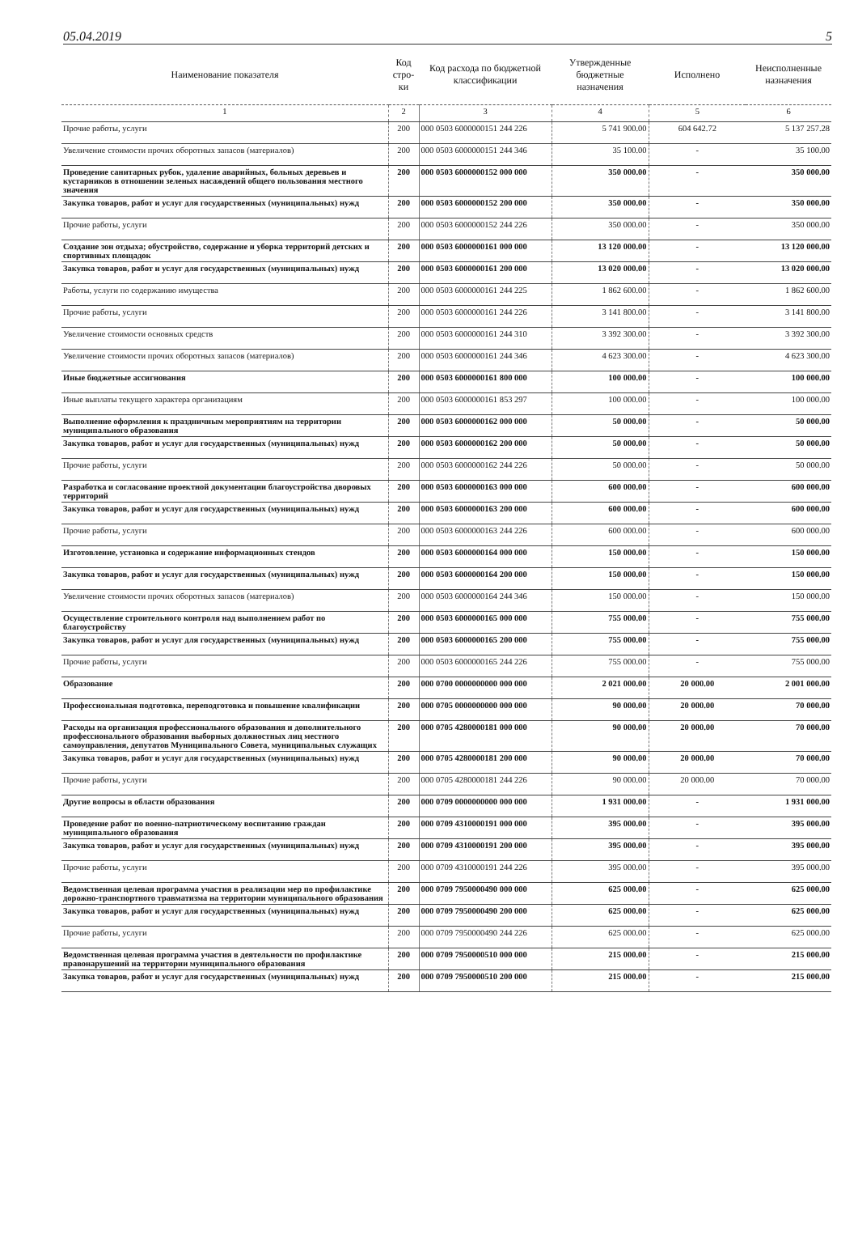05.04.2019 5
| Наименование показателя | Код стро-ки | Код расхода по бюджетной классификации | Утвержденные бюджетные назначения | Исполнено | Неисполненные назначения |
| --- | --- | --- | --- | --- | --- |
| 1 | 2 | 3 | 4 | 5 | 6 |
| Прочие работы, услуги | 200 | 000 0503 6000000151 244 226 | 5 741 900.00 | 604 642.72 | 5 137 257.28 |
| Увеличение стоимости прочих оборотных запасов (материалов) | 200 | 000 0503 6000000151 244 346 | 35 100.00 | - | 35 100.00 |
| Проведение санитарных рубок, удаление аварийных, больных деревьев и кустарников в отношении зеленых насаждений общего пользования местного значения | 200 | 000 0503 6000000152 000 000 | 350 000.00 | - | 350 000.00 |
| Закупка товаров, работ и услуг для государственных (муниципальных) нужд | 200 | 000 0503 6000000152 200 000 | 350 000.00 | - | 350 000.00 |
| Прочие работы, услуги | 200 | 000 0503 6000000152 244 226 | 350 000.00 | - | 350 000.00 |
| Создание зон отдыха; обустройство, содержание и уборка территорий детских и спортивных площадок | 200 | 000 0503 6000000161 000 000 | 13 120 000.00 | - | 13 120 000.00 |
| Закупка товаров, работ и услуг для государственных (муниципальных) нужд | 200 | 000 0503 6000000161 200 000 | 13 020 000.00 | - | 13 020 000.00 |
| Работы, услуги по содержанию имущества | 200 | 000 0503 6000000161 244 225 | 1 862 600.00 | - | 1 862 600.00 |
| Прочие работы, услуги | 200 | 000 0503 6000000161 244 226 | 3 141 800.00 | - | 3 141 800.00 |
| Увеличение стоимости основных средств | 200 | 000 0503 6000000161 244 310 | 3 392 300.00 | - | 3 392 300.00 |
| Увеличение стоимости прочих оборотных запасов (материалов) | 200 | 000 0503 6000000161 244 346 | 4 623 300.00 | - | 4 623 300.00 |
| Иные бюджетные ассигнования | 200 | 000 0503 6000000161 800 000 | 100 000.00 | - | 100 000.00 |
| Иные выплаты текущего характера организациям | 200 | 000 0503 6000000161 853 297 | 100 000.00 | - | 100 000.00 |
| Выполнение оформления к праздничным мероприятиям на территории муниципального образования | 200 | 000 0503 6000000162 000 000 | 50 000.00 | - | 50 000.00 |
| Закупка товаров, работ и услуг для государственных (муниципальных) нужд | 200 | 000 0503 6000000162 200 000 | 50 000.00 | - | 50 000.00 |
| Прочие работы, услуги | 200 | 000 0503 6000000162 244 226 | 50 000.00 | - | 50 000.00 |
| Разработка и согласование проектной документации благоустройства дворовых территорий | 200 | 000 0503 6000000163 000 000 | 600 000.00 | - | 600 000.00 |
| Закупка товаров, работ и услуг для государственных (муниципальных) нужд | 200 | 000 0503 6000000163 200 000 | 600 000.00 | - | 600 000.00 |
| Прочие работы, услуги | 200 | 000 0503 6000000163 244 226 | 600 000.00 | - | 600 000.00 |
| Изготовление, установка и содержание информационных стендов | 200 | 000 0503 6000000164 000 000 | 150 000.00 | - | 150 000.00 |
| Закупка товаров, работ и услуг для государственных (муниципальных) нужд | 200 | 000 0503 6000000164 200 000 | 150 000.00 | - | 150 000.00 |
| Увеличение стоимости прочих оборотных запасов (материалов) | 200 | 000 0503 6000000164 244 346 | 150 000.00 | - | 150 000.00 |
| Осуществление строительного контроля над выполнением работ по благоустройству | 200 | 000 0503 6000000165 000 000 | 755 000.00 | - | 755 000.00 |
| Закупка товаров, работ и услуг для государственных (муниципальных) нужд | 200 | 000 0503 6000000165 200 000 | 755 000.00 | - | 755 000.00 |
| Прочие работы, услуги | 200 | 000 0503 6000000165 244 226 | 755 000.00 | - | 755 000.00 |
| Образование | 200 | 000 0700 0000000000 000 000 | 2 021 000.00 | 20 000.00 | 2 001 000.00 |
| Профессиональная подготовка, переподготовка и повышение квалификации | 200 | 000 0705 0000000000 000 000 | 90 000.00 | 20 000.00 | 70 000.00 |
| Расходы на организация профессионального образования и дополнительного профессионального образования выборных должностных лиц местного самоуправления, депутатов Муниципального Совета, муниципальных служащих | 200 | 000 0705 4280000181 000 000 | 90 000.00 | 20 000.00 | 70 000.00 |
| Закупка товаров, работ и услуг для государственных (муниципальных) нужд | 200 | 000 0705 4280000181 200 000 | 90 000.00 | 20 000.00 | 70 000.00 |
| Прочие работы, услуги | 200 | 000 0705 4280000181 244 226 | 90 000.00 | 20 000.00 | 70 000.00 |
| Другие вопросы в области образования | 200 | 000 0709 0000000000 000 000 | 1 931 000.00 | - | 1 931 000.00 |
| Проведение работ по военно-патриотическому воспитанию граждан муниципального образования | 200 | 000 0709 4310000191 000 000 | 395 000.00 | - | 395 000.00 |
| Закупка товаров, работ и услуг для государственных (муниципальных) нужд | 200 | 000 0709 4310000191 200 000 | 395 000.00 | - | 395 000.00 |
| Прочие работы, услуги | 200 | 000 0709 4310000191 244 226 | 395 000.00 | - | 395 000.00 |
| Ведомственная целевая программа участия в реализации мер по профилактике дорожно-транспортного травматизма на территории муниципального образования | 200 | 000 0709 7950000490 000 000 | 625 000.00 | - | 625 000.00 |
| Закупка товаров, работ и услуг для государственных (муниципальных) нужд | 200 | 000 0709 7950000490 200 000 | 625 000.00 | - | 625 000.00 |
| Прочие работы, услуги | 200 | 000 0709 7950000490 244 226 | 625 000.00 | - | 625 000.00 |
| Ведомственная целевая программа участия в деятельности по профилактике правонарушений на территории муниципального образования | 200 | 000 0709 7950000510 000 000 | 215 000.00 | - | 215 000.00 |
| Закупка товаров, работ и услуг для государственных (муниципальных) нужд | 200 | 000 0709 7950000510 200 000 | 215 000.00 | - | 215 000.00 |